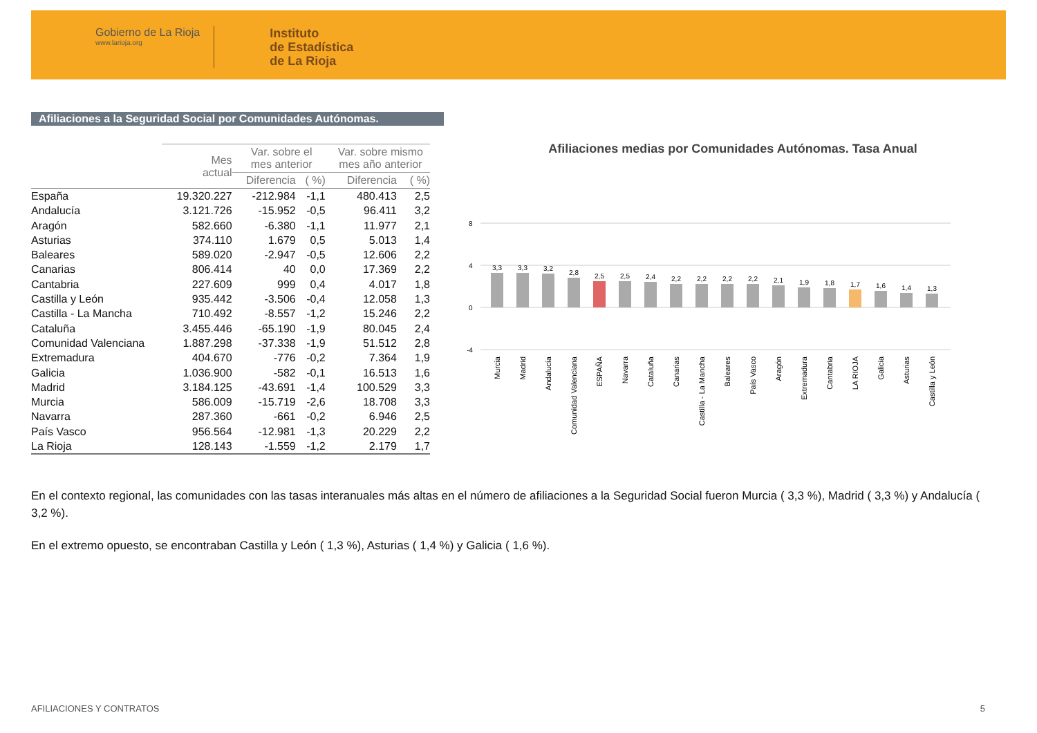Gobierno de La Rioja
www.larioja.org
Instituto
de Estadística
de La Rioja
Afiliaciones a la Seguridad Social por Comunidades Autónomas.
| | Mes actual | Var. sobre el mes anterior | | Var. sobre mismo mes año anterior | |
| --- | --- | --- | --- | --- | --- |
| | | Diferencia | ( %) | Diferencia | ( %) |
| España | 19.320.227 | -212.984 | -1,1 | 480.413 | 2,5 |
| Andalucía | 3.121.726 | -15.952 | -0,5 | 96.411 | 3,2 |
| Aragón | 582.660 | -6.380 | -1,1 | 11.977 | 2,1 |
| Asturias | 374.110 | 1.679 | 0,5 | 5.013 | 1,4 |
| Baleares | 589.020 | -2.947 | -0,5 | 12.606 | 2,2 |
| Canarias | 806.414 | 40 | 0,0 | 17.369 | 2,2 |
| Cantabria | 227.609 | 999 | 0,4 | 4.017 | 1,8 |
| Castilla y León | 935.442 | -3.506 | -0,4 | 12.058 | 1,3 |
| Castilla - La Mancha | 710.492 | -8.557 | -1,2 | 15.246 | 2,2 |
| Cataluña | 3.455.446 | -65.190 | -1,9 | 80.045 | 2,4 |
| Comunidad Valenciana | 1.887.298 | -37.338 | -1,9 | 51.512 | 2,8 |
| Extremadura | 404.670 | -776 | -0,2 | 7.364 | 1,9 |
| Galicia | 1.036.900 | -582 | -0,1 | 16.513 | 1,6 |
| Madrid | 3.184.125 | -43.691 | -1,4 | 100.529 | 3,3 |
| Murcia | 586.009 | -15.719 | -2,6 | 18.708 | 3,3 |
| Navarra | 287.360 | -661 | -0,2 | 6.946 | 2,5 |
| País Vasco | 956.564 | -12.981 | -1,3 | 20.229 | 2,2 |
| La Rioja | 128.143 | -1.559 | -1,2 | 2.179 | 1,7 |
Afiliaciones medias por Comunidades Autónomas. Tasa Anual
8
4
0
-4
3,3
3,3
3,2
2,8
2,5
2,5
2,4
2,2
2,2
2,2
2,2
2,1
1,9
1,8
1,7
1,6
1,4
1,3
Murcia
Madrid
Andalucía
Comunidad Valenciana
ESPAÑA
Navarra
Cataluña
Canarias
Castilla - La Mancha
Baleares
País Vasco
Aragón
Extremadura
Cantabria
LA RIOJA
Galicia
Asturias
Castilla y León
En el contexto regional, las comunidades con las tasas interanuales más altas en el número de afiliaciones a la Seguridad Social fueron Murcia ( 3,3 %), Madrid ( 3,3 %) y Andalucía ( 3,2 %).
En el extremo opuesto, se encontraban Castilla y León ( 1,3 %), Asturias ( 1,4 %) y Galicia ( 1,6 %).
AFILIACIONES Y CONTRATOS 5